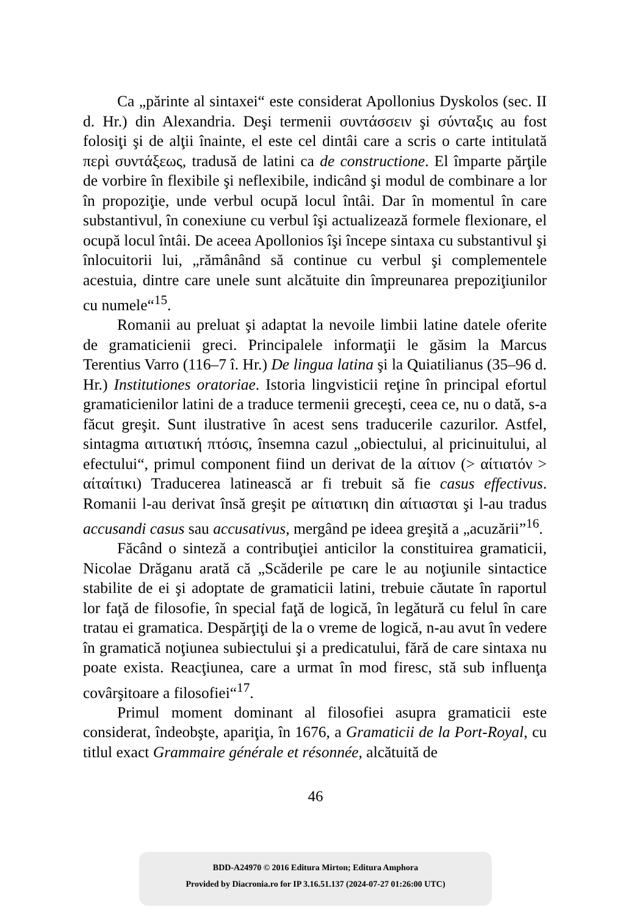Ca „părinte al sintaxei“ este considerat Apollonius Dyskolos (sec. II d. Hr.) din Alexandria. Deşi termenii συντάσσειν şi σύνταξις au fost folosiţi şi de alţii înainte, el este cel dintâi care a scris o carte intitulată περὶ συντάξεως, tradusă de latini ca de constructione. El împarte părţile de vorbire în flexibile şi neflexibile, indicând şi modul de combinare a lor în propoziţie, unde verbul ocupă locul întâi. Dar în momentul în care substantivul, în conexiune cu verbul îşi actualizează formele flexionare, el ocupă locul întâi. De aceea Apollonios îşi începe sintaxa cu substantivul şi înlocuitorii lui, „rămânând să continue cu verbul şi complementele acestuia, dintre care unele sunt alcătuite din împreunarea prepoziţiunilor cu numele“<sup>15</sup>.
Romanii au preluat şi adaptat la nevoile limbii latine datele oferite de gramaticienii greci. Principalele informaţii le găsim la Marcus Terentius Varro (116–7 î. Hr.) De lingua latina şi la Quiatilianus (35–96 d. Hr.) Institutiones oratoriae. Istoria lingvisticii reţine în principal efortul gramaticienilor latini de a traduce termenii greceşti, ceea ce, nu o dată, s-a făcut greşit. Sunt ilustrative în acest sens traducerile cazurilor. Astfel, sintagma αιτιατική πτόσις, însemna cazul „obiectului, al pricinuitului, al efectului“, primul component fiind un derivat de la αίτιον (> αίτιατόν > αίταίτικι) Traducerea latinească ar fi trebuit să fie casus effectivus. Romanii l-au derivat însă greşit pe αίτιατικη din αίτιασται şi l-au tradus accusandi casus sau accusativus, mergând pe ideea greşită a „acuzării”<sup>16</sup>.
Făcând o sinteză a contribuţiei anticilor la constituirea gramaticii, Nicolae Drăganu arată că „Scăderile pe care le au noţiunile sintactice stabilite de ei şi adoptate de gramaticii latini, trebuie căutate în raportul lor faţă de filosofie, în special faţă de logică, în legătură cu felul în care tratau ei gramatica. Despărţiţi de la o vreme de logică, n-au avut în vedere în gramatică noţiunea subiectului şi a predicatului, fără de care sintaxa nu poate exista. Reacţiunea, care a urmat în mod firesc, stă sub influenţa covârşitoare a filosofiei“<sup>17</sup>.
Primul moment dominant al filosofiei asupra gramaticii este considerat, îndeobşte, apariţia, în 1676, a Gramaticii de la Port-Royal, cu titlul exact Grammaire générale et résonnée, alcătuită de
46
BDD-A24970 © 2016 Editura Mirton; Editura Amphora
Provided by Diacronia.ro for IP 3.16.51.137 (2024-07-27 01:26:00 UTC)